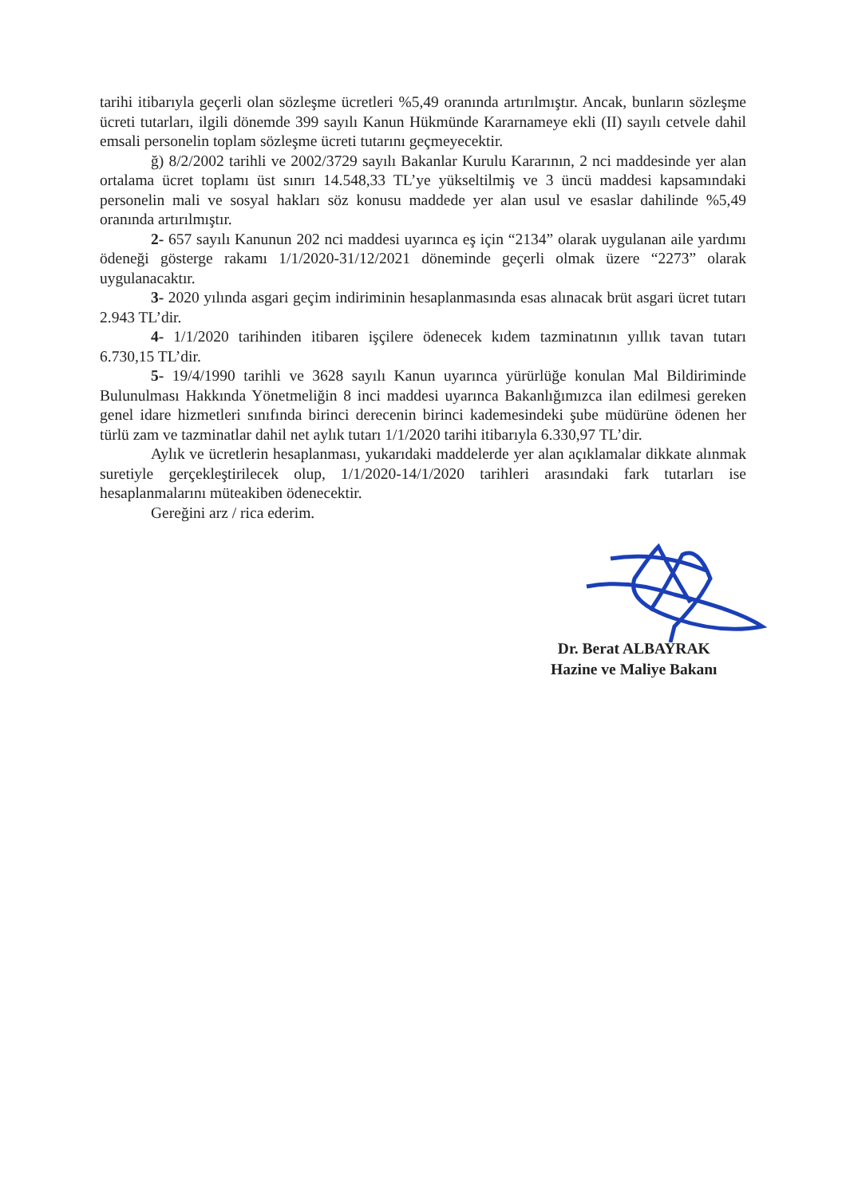tarihi itibarıyla geçerli olan sözleşme ücretleri %5,49 oranında artırılmıştır. Ancak, bunların sözleşme ücreti tutarları, ilgili dönemde 399 sayılı Kanun Hükmünde Kararnameye ekli (II) sayılı cetvele dahil emsali personelin toplam sözleşme ücreti tutarını geçmeyecektir.
ğ) 8/2/2002 tarihli ve 2002/3729 sayılı Bakanlar Kurulu Kararının, 2 nci maddesinde yer alan ortalama ücret toplamı üst sınırı 14.548,33 TL’ye yükseltilmiş ve 3 üncü maddesi kapsamındaki personelin mali ve sosyal hakları söz konusu maddede yer alan usul ve esaslar dahilinde %5,49 oranında artırılmıştır.
2- 657 sayılı Kanunun 202 nci maddesi uyarınca eş için “2134” olarak uygulanan aile yardımı ödeneği gösterge rakamı 1/1/2020-31/12/2021 döneminde geçerli olmak üzere “2273” olarak uygulanacaktır.
3- 2020 yılında asgari geçim indiriminin hesaplanmasında esas alınacak brüt asgari ücret tutarı 2.943 TL’dir.
4- 1/1/2020 tarihinden itibaren işçilere ödenecek kıdem tazminatının yıllık tavan tutarı 6.730,15 TL’dir.
5- 19/4/1990 tarihli ve 3628 sayılı Kanun uyarınca yürürlüğe konulan Mal Bildiriminde Bulunulması Hakkında Yönetmeliğin 8 inci maddesi uyarınca Bakanlığımızca ilan edilmesi gereken genel idare hizmetleri sınıfında birinci derecenin birinci kademesindeki şube müdürüne ödenen her türlü zam ve tazminatlar dahil net aylık tutarı 1/1/2020 tarihi itibarıyla 6.330,97 TL’dir.
Aylık ve ücretlerin hesaplanması, yukarıdaki maddelerde yer alan açıklamalar dikkate alınmak suretiyle gerçekleştirilecek olup, 1/1/2020-14/1/2020 tarihleri arasındaki fark tutarları ise hesaplanmalarını müteakiben ödenecektir.
Gereğini arz / rica ederim.
Dr. Berat ALBAYRAK
Hazine ve Maliye Bakanı